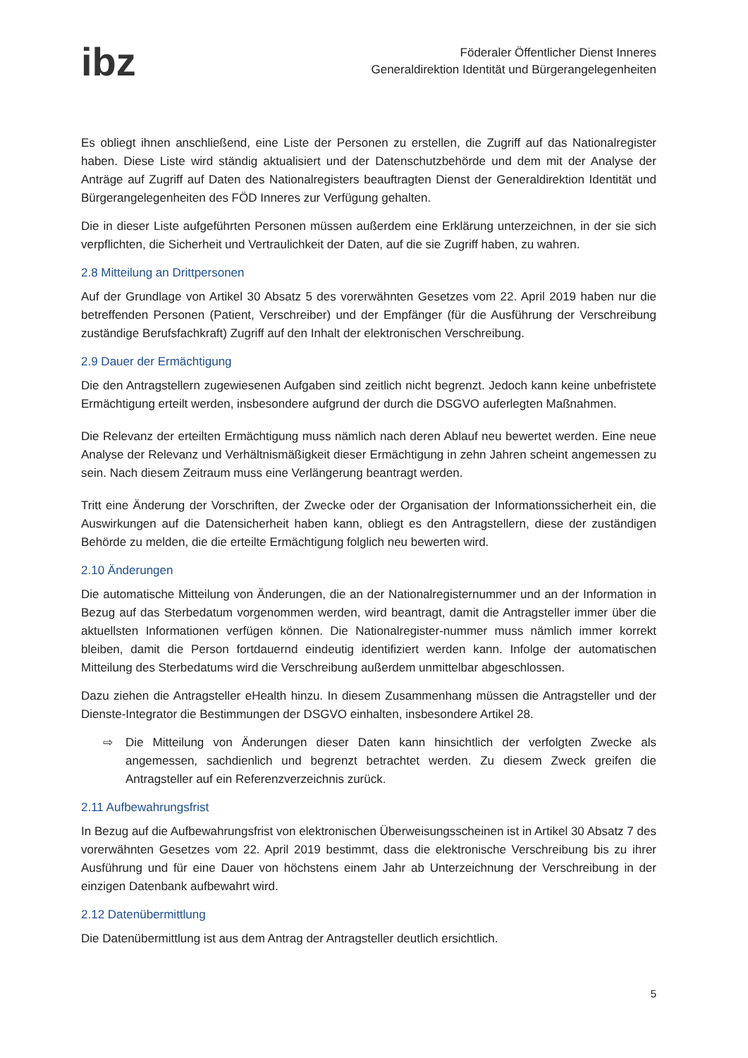ibz
Föderaler Öffentlicher Dienst Inneres
Generaldirektion Identität und Bürgerangelegenheiten
Es obliegt ihnen anschließend, eine Liste der Personen zu erstellen, die Zugriff auf das Nationalregister haben. Diese Liste wird ständig aktualisiert und der Datenschutzbehörde und dem mit der Analyse der Anträge auf Zugriff auf Daten des Nationalregisters beauftragten Dienst der Generaldirektion Identität und Bürgerangelegenheiten des FÖD Inneres zur Verfügung gehalten.
Die in dieser Liste aufgeführten Personen müssen außerdem eine Erklärung unterzeichnen, in der sie sich verpflichten, die Sicherheit und Vertraulichkeit der Daten, auf die sie Zugriff haben, zu wahren.
2.8 Mitteilung an Drittpersonen
Auf der Grundlage von Artikel 30 Absatz 5 des vorerwähnten Gesetzes vom 22. April 2019 haben nur die betreffenden Personen (Patient, Verschreiber) und der Empfänger (für die Ausführung der Verschreibung zuständige Berufsfachkraft) Zugriff auf den Inhalt der elektronischen Verschreibung.
2.9 Dauer der Ermächtigung
Die den Antragstellern zugewiesenen Aufgaben sind zeitlich nicht begrenzt. Jedoch kann keine unbefristete Ermächtigung erteilt werden, insbesondere aufgrund der durch die DSGVO auferlegten Maßnahmen.
Die Relevanz der erteilten Ermächtigung muss nämlich nach deren Ablauf neu bewertet werden. Eine neue Analyse der Relevanz und Verhältnismäßigkeit dieser Ermächtigung in zehn Jahren scheint angemessen zu sein. Nach diesem Zeitraum muss eine Verlängerung beantragt werden.
Tritt eine Änderung der Vorschriften, der Zwecke oder der Organisation der Informationssicherheit ein, die Auswirkungen auf die Datensicherheit haben kann, obliegt es den Antragstellern, diese der zuständigen Behörde zu melden, die die erteilte Ermächtigung folglich neu bewerten wird.
2.10 Änderungen
Die automatische Mitteilung von Änderungen, die an der Nationalregisternummer und an der Information in Bezug auf das Sterbedatum vorgenommen werden, wird beantragt, damit die Antragsteller immer über die aktuellsten Informationen verfügen können. Die Nationalregister-nummer muss nämlich immer korrekt bleiben, damit die Person fortdauernd eindeutig identifiziert werden kann. Infolge der automatischen Mitteilung des Sterbedatums wird die Verschreibung außerdem unmittelbar abgeschlossen.
Dazu ziehen die Antragsteller eHealth hinzu. In diesem Zusammenhang müssen die Antragsteller und der Dienste-Integrator die Bestimmungen der DSGVO einhalten, insbesondere Artikel 28.
⇨ Die Mitteilung von Änderungen dieser Daten kann hinsichtlich der verfolgten Zwecke als angemessen, sachdienlich und begrenzt betrachtet werden. Zu diesem Zweck greifen die Antragsteller auf ein Referenzverzeichnis zurück.
2.11 Aufbewahrungsfrist
In Bezug auf die Aufbewahrungsfrist von elektronischen Überweisungsscheinen ist in Artikel 30 Absatz 7 des vorerwähnten Gesetzes vom 22. April 2019 bestimmt, dass die elektronische Verschreibung bis zu ihrer Ausführung und für eine Dauer von höchstens einem Jahr ab Unterzeichnung der Verschreibung in der einzigen Datenbank aufbewahrt wird.
2.12 Datenübermittlung
Die Datenübermittlung ist aus dem Antrag der Antragsteller deutlich ersichtlich.
5